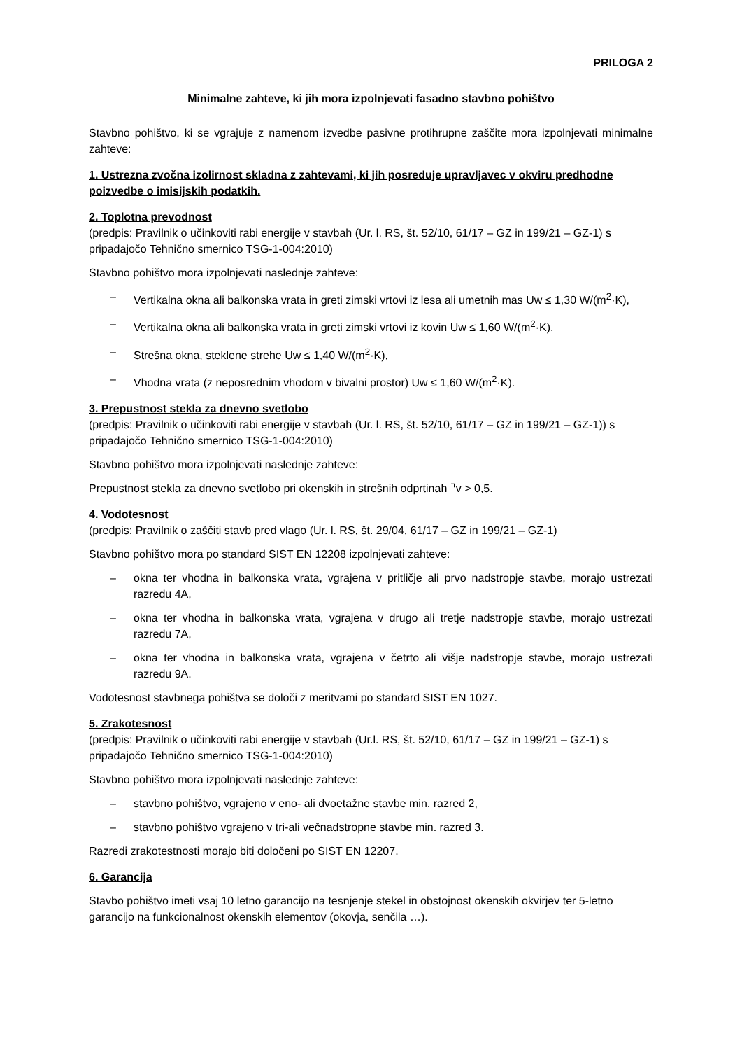PRILOGA 2
Minimalne zahteve, ki jih mora izpolnjevati fasadno stavbno pohištvo
Stavbno pohištvo, ki se vgrajuje z namenom izvedbe pasivne protihrupne zaščite mora izpolnjevati minimalne zahteve:
1. Ustrezna zvočna izolirnost skladna z zahtevami, ki jih posreduje upravljavec v okviru predhodne poizvedbe o imisijskih podatkih.
2. Toplotna prevodnost
(predpis: Pravilnik o učinkoviti rabi energije v stavbah (Ur. l. RS, št. 52/10, 61/17 – GZ in 199/21 – GZ-1) s pripadajočo Tehnično smernico TSG-1-004:2010)
Stavbno pohištvo mora izpolnjevati naslednje zahteve:
– Vertikalna okna ali balkonska vrata in greti zimski vrtovi iz lesa ali umetnih mas Uw ≤ 1,30 W/(m<sup>2</sup>·K),
– Vertikalna okna ali balkonska vrata in greti zimski vrtovi iz kovin Uw ≤ 1,60 W/(m<sup>2</sup>·K),
– Strešna okna, steklene strehe Uw ≤ 1,40 W/(m<sup>2</sup>·K),
– Vhodna vrata (z neposrednim vhodom v bivalni prostor) Uw ≤ 1,60 W/(m<sup>2</sup>·K).
3. Prepustnost stekla za dnevno svetlobo
(predpis: Pravilnik o učinkoviti rabi energije v stavbah (Ur. l. RS, št. 52/10, 61/17 – GZ in 199/21 – GZ-1)) s pripadajočo Tehnično smernico TSG-1-004:2010)
Stavbno pohištvo mora izpolnjevati naslednje zahteve:
Prepustnost stekla za dnevno svetlobo pri okenskih in strešnih odprtinah ⌝v > 0,5.
4. Vodotesnost
(predpis: Pravilnik o zaščiti stavb pred vlago (Ur. l. RS, št. 29/04, 61/17 – GZ in 199/21 – GZ-1)
Stavbno pohištvo mora po standard SIST EN 12208 izpolnjevati zahteve:
– okna ter vhodna in balkonska vrata, vgrajena v pritličje ali prvo nadstropje stavbe, morajo ustrezati razredu 4A,
– okna ter vhodna in balkonska vrata, vgrajena v drugo ali tretje nadstropje stavbe, morajo ustrezati razredu 7A,
– okna ter vhodna in balkonska vrata, vgrajena v četrto ali višje nadstropje stavbe, morajo ustrezati razredu 9A.
Vodotesnost stavbnega pohištva se določi z meritvami po standard SIST EN 1027.
5. Zrakotesnost
(predpis: Pravilnik o učinkoviti rabi energije v stavbah (Ur.l. RS, št. 52/10, 61/17 – GZ in 199/21 – GZ-1) s pripadajočo Tehnično smernico TSG-1-004:2010)
Stavbno pohištvo mora izpolnjevati naslednje zahteve:
– stavbno pohištvo, vgrajeno v eno- ali dvoetažne stavbe min. razred 2,
– stavbno pohištvo vgrajeno v tri-ali večnadstropne stavbe min. razred 3.
Razredi zrakotestnosti morajo biti določeni po SIST EN 12207.
6. Garancija
Stavbo pohištvo imeti vsaj 10 letno garancijo na tesnjenje stekel in obstojnost okenskih okvirjev ter 5-letno garancijo na funkcionalnost okenskih elementov (okovja, senčila …).